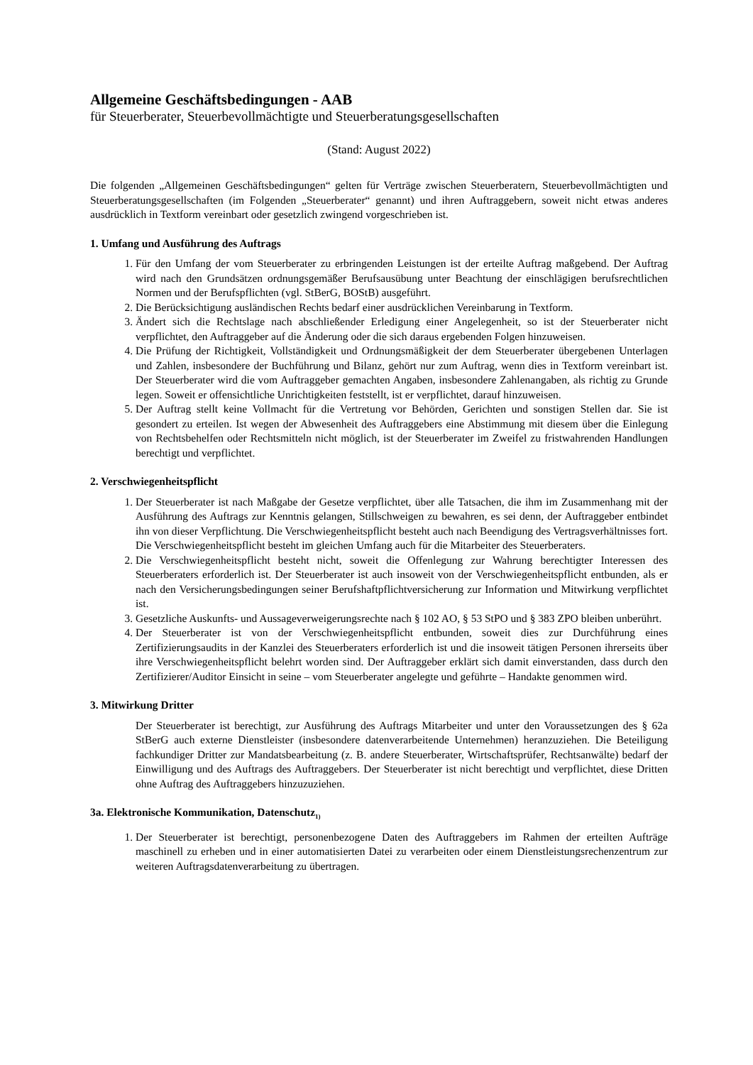Allgemeine Geschäftsbedingungen - AAB
für Steuerberater, Steuerbevollmächtigte und Steuerberatungsgesellschaften
(Stand: August 2022)
Die folgenden „Allgemeinen Geschäftsbedingungen“ gelten für Verträge zwischen Steuerberatern, Steuerbevollmächtigten und Steuerberatungsgesellschaften (im Folgenden „Steuerberater“ genannt) und ihren Auftraggebern, soweit nicht etwas anderes ausdrücklich in Textform vereinbart oder gesetzlich zwingend vorgeschrieben ist.
1. Umfang und Ausführung des Auftrags
1. Für den Umfang der vom Steuerberater zu erbringenden Leistungen ist der erteilte Auftrag maßgebend. Der Auftrag wird nach den Grundsätzen ordnungsgemäßer Berufsausübung unter Beachtung der einschlägigen berufsrechtlichen Normen und der Berufspflichten (vgl. StBerG, BOStB) ausgeführt.
2. Die Berücksichtigung ausländischen Rechts bedarf einer ausdrücklichen Vereinbarung in Textform.
3. Ändert sich die Rechtslage nach abschließender Erledigung einer Angelegenheit, so ist der Steuerberater nicht verpflichtet, den Auftraggeber auf die Änderung oder die sich daraus ergebenden Folgen hinzuweisen.
4. Die Prüfung der Richtigkeit, Vollständigkeit und Ordnungsmäßigkeit der dem Steuerberater übergebenen Unterlagen und Zahlen, insbesondere der Buchführung und Bilanz, gehört nur zum Auftrag, wenn dies in Textform vereinbart ist. Der Steuerberater wird die vom Auftraggeber gemachten Angaben, insbesondere Zahlenangaben, als richtig zu Grunde legen. Soweit er offensichtliche Unrichtigkeiten feststellt, ist er verpflichtet, darauf hinzuweisen.
5. Der Auftrag stellt keine Vollmacht für die Vertretung vor Behörden, Gerichten und sonstigen Stellen dar. Sie ist gesondert zu erteilen. Ist wegen der Abwesenheit des Auftraggebers eine Abstimmung mit diesem über die Einlegung von Rechtsbehelfen oder Rechtsmitteln nicht möglich, ist der Steuerberater im Zweifel zu fristwahrenden Handlungen berechtigt und verpflichtet.
2. Verschwiegenheitspflicht
1. Der Steuerberater ist nach Maßgabe der Gesetze verpflichtet, über alle Tatsachen, die ihm im Zusammenhang mit der Ausführung des Auftrags zur Kenntnis gelangen, Stillschweigen zu bewahren, es sei denn, der Auftraggeber entbindet ihn von dieser Verpflichtung. Die Verschwiegenheitspflicht besteht auch nach Beendigung des Vertragsverhältnisses fort. Die Verschwiegenheitspflicht besteht im gleichen Umfang auch für die Mitarbeiter des Steuerberaters.
2. Die Verschwiegenheitspflicht besteht nicht, soweit die Offenlegung zur Wahrung berechtigter Interessen des Steuerberaters erforderlich ist. Der Steuerberater ist auch insoweit von der Verschwiegenheitspflicht entbunden, als er nach den Versicherungsbedingungen seiner Berufshaftpflichtversicherung zur Information und Mitwirkung verpflichtet ist.
3. Gesetzliche Auskunfts- und Aussageverweigerungsrechte nach § 102 AO, § 53 StPO und § 383 ZPO bleiben unberührt.
4. Der Steuerberater ist von der Verschwiegenheitspflicht entbunden, soweit dies zur Durchführung eines Zertifizierungsaudits in der Kanzlei des Steuerberaters erforderlich ist und die insoweit tätigen Personen ihrerseits über ihre Verschwiegenheitspflicht belehrt worden sind. Der Auftraggeber erklärt sich damit einverstanden, dass durch den Zertifizierer/Auditor Einsicht in seine – vom Steuerberater angelegte und geführte – Handakte genommen wird.
3. Mitwirkung Dritter
Der Steuerberater ist berechtigt, zur Ausführung des Auftrags Mitarbeiter und unter den Voraussetzungen des § 62a StBerG auch externe Dienstleister (insbesondere datenverarbeitende Unternehmen) heranzuziehen. Die Beteiligung fachkundiger Dritter zur Mandatsbearbeitung (z. B. andere Steuerberater, Wirtschaftsprüfer, Rechtsanwälte) bedarf der Einwilligung und des Auftrags des Auftraggebers. Der Steuerberater ist nicht berechtigt und verpflichtet, diese Dritten ohne Auftrag des Auftraggebers hinzuzuziehen.
3a. Elektronische Kommunikation, Datenschutz<sub>1)</sub>
1. Der Steuerberater ist berechtigt, personenbezogene Daten des Auftraggebers im Rahmen der erteilten Aufträge maschinell zu erheben und in einer automatisierten Datei zu verarbeiten oder einem Dienstleistungsrechenzentrum zur weiteren Auftragsdatenverarbeitung zu übertragen.